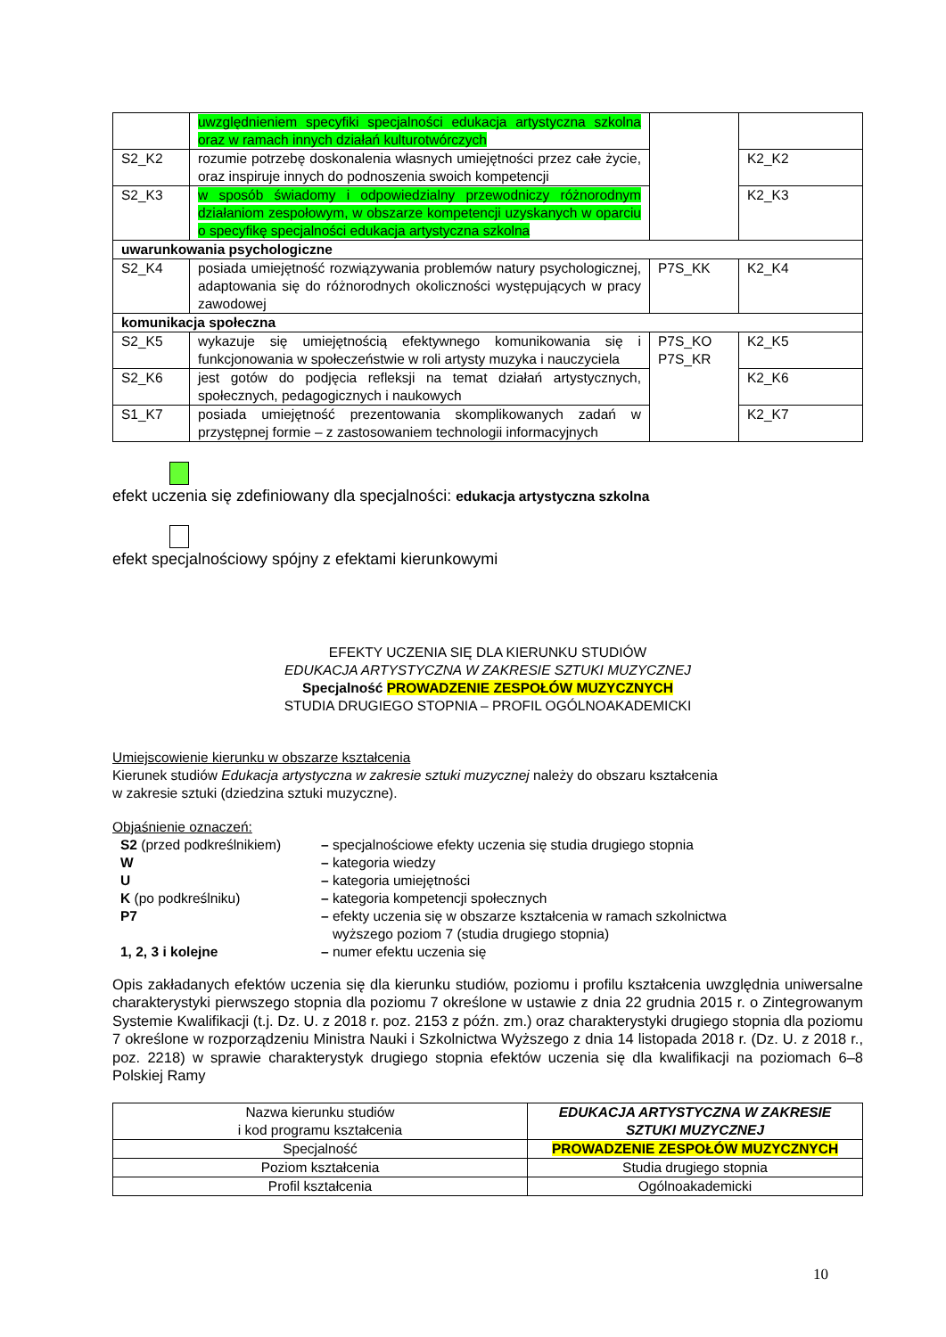| | uwzględnieniem specyfiki specjalności edukacja artystyczna szkolna oraz w ramach innych działań kulturotwórczych | | |
| S2_K2 | rozumie potrzebę doskonalenia własnych umiejętności przez całe życie, oraz inspiruje innych do podnoszenia swoich kompetencji | | K2_K2 |
| S2_K3 | w sposób świadomy i odpowiedzialny przewodniczy różnorodnym działaniom zespołowym, w obszarze kompetencji uzyskanych w oparciu o specyfikę specjalności edukacja artystyczna szkolna | | K2_K3 |
| uwarunkowania psychologiczne | | | |
| S2_K4 | posiada umiejętność rozwiązywania problemów natury psychologicznej, adaptowania się do różnorodnych okoliczności występujących w pracy zawodowej | P7S_KK | K2_K4 |
| komunikacja społeczna | | | |
| S2_K5 | wykazuje się umiejętnością efektywnego komunikowania się i funkcjonowania w społeczeństwie w roli artysty muzyka i nauczyciela | P7S_KO P7S_KR | K2_K5 |
| S2_K6 | jest gotów do podjęcia refleksji na temat działań artystycznych, społecznych, pedagogicznych i naukowych | | K2_K6 |
| S1_K7 | posiada umiejętność prezentowania skomplikowanych zadań w przystępnej formie – z zastosowaniem technologii informacyjnych | | K2_K7 |
efekt uczenia się zdefiniowany dla specjalności: edukacja artystyczna szkolna
efekt specjalnościowy spójny z efektami kierunkowymi
EFEKTY UCZENIA SIĘ DLA KIERUNKU STUDIÓW
EDUKACJA ARTYSTYCZNA W ZAKRESIE SZTUKI MUZYCZNEJ
Specjalność PROWADZENIE ZESPOŁÓW MUZYCZNYCH
STUDIA DRUGIEGO STOPNIA – PROFIL OGÓLNOAKADEMICKI
Umiejscowienie kierunku w obszarze kształcenia
Kierunek studiów Edukacja artystyczna w zakresie sztuki muzycznej należy do obszaru kształcenia
w zakresie sztuki (dziedzina sztuki muzyczne).
Objaśnienie oznaczeń:
| S2 (przed podkreślnikiem) | – specjalnościowe efekty uczenia się studia drugiego stopnia |
| W | – kategoria wiedzy |
| U | – kategoria umiejętności |
| K (po podkreślniku) | – kategoria kompetencji społecznych |
| P7 | – efekty uczenia się w obszarze kształcenia w ramach szkolnictwa wyższego poziom 7 (studia drugiego stopnia) |
| 1, 2, 3 i kolejne | – numer efektu uczenia się |
Opis zakładanych efektów uczenia się dla kierunku studiów, poziomu i profilu kształcenia uwzględnia uniwersalne charakterystyki pierwszego stopnia dla poziomu 7 określone w ustawie z dnia 22 grudnia 2015 r. o Zintegrowanym Systemie Kwalifikacji (t.j. Dz. U. z 2018 r. poz. 2153 z późn. zm.) oraz charakterystyki drugiego stopnia dla poziomu 7 określone w rozporządzeniu Ministra Nauki i Szkolnictwa Wyższego z dnia 14 listopada 2018 r. (Dz. U. z 2018 r., poz. 2218) w sprawie charakterystyk drugiego stopnia efektów uczenia się dla kwalifikacji na poziomach 6–8 Polskiej Ramy
| Nazwa kierunku studiów i kod programu kształcenia | EDUKACJA ARTYSTYCZNA W ZAKRESIE SZTUKI MUZYCZNEJ |
| Specjalność | PROWADZENIE ZESPOŁÓW MUZYCZNYCH |
| Poziom kształcenia | Studia drugiego stopnia |
| Profil kształcenia | Ogólnoakademicki |
10